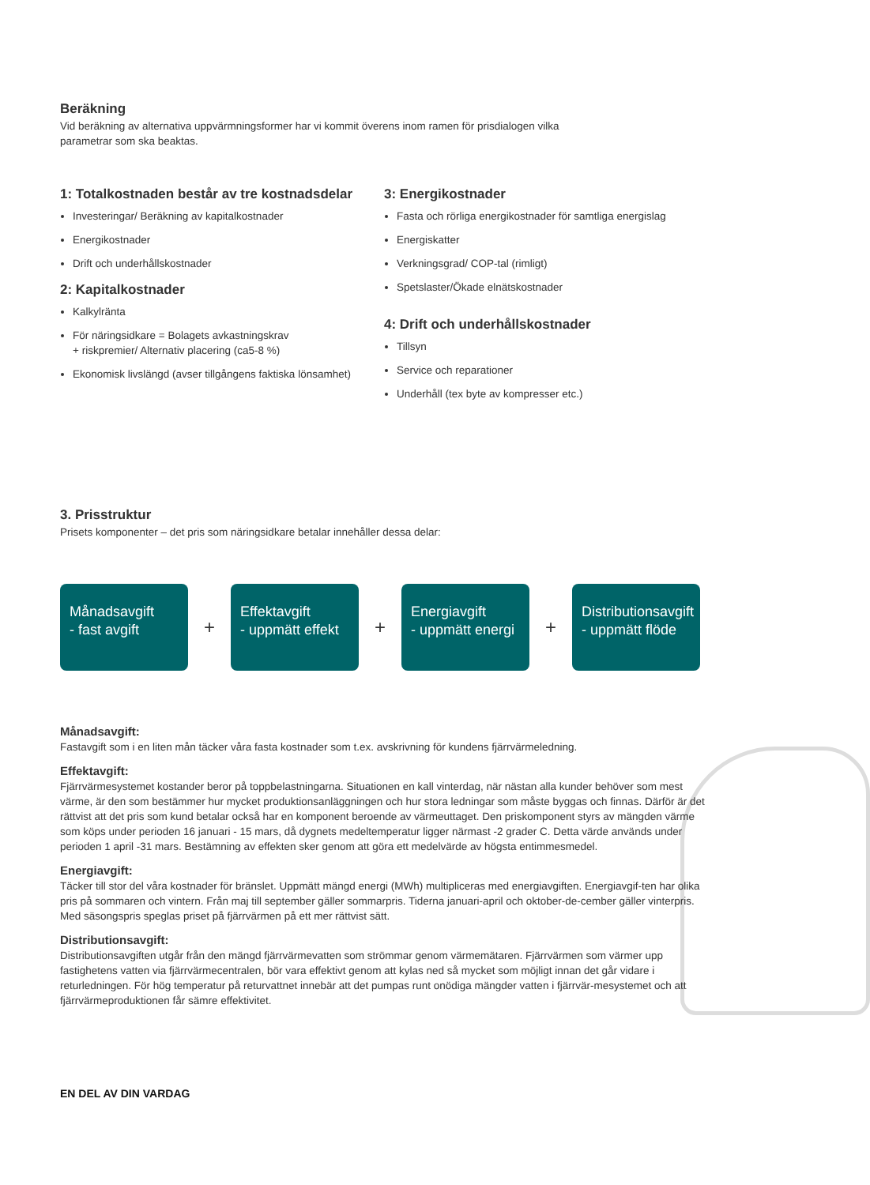Beräkning
Vid beräkning av alternativa uppvärmningsformer har vi kommit överens inom ramen för prisdialogen vilka
parametrar som ska beaktas.
1: Totalkostnaden består av tre kostnadsdelar
Investeringar/ Beräkning av kapitalkostnader
Energikostnader
Drift och underhållskostnader
2: Kapitalkostnader
Kalkylränta
För näringsidkare = Bolagets avkastningskrav
+ riskpremier/ Alternativ placering (ca5-8 %)
Ekonomisk livslängd (avser tillgångens faktiska lönsamhet)
3: Energikostnader
Fasta och rörliga energikostnader för samtliga energislag
Energiskatter
Verkningsgrad/ COP-tal (rimligt)
Spetslaster/Ökade elnätskostnader
4: Drift och underhållskostnader
Tillsyn
Service och reparationer
Underhåll (tex byte av kompresser etc.)
3. Prisstruktur
Prisets komponenter – det pris som näringsidkare betalar innehåller dessa delar:
Månadsavgift
- fast avgift
+
Effektavgift
- uppmätt effekt
+
Energiavgift
- uppmätt energi
+
Distributionsavgift
- uppmätt flöde
Månadsavgift:
Fastavgift som i en liten mån täcker våra fasta kostnader som t.ex. avskrivning för kundens fjärrvärmeledning.
Effektavgift:
Fjärrvärmesystemet kostander beror på toppbelastningarna. Situationen en kall vinterdag, när nästan alla kunder behöver som mest värme, är den som bestämmer hur mycket produktionsanläggningen och hur stora ledningar som måste byggas och finnas. Därför är det rättvist att det pris som kund betalar också har en komponent beroende av värmeuttaget. Den priskomponent styrs av mängden värme som köps under perioden 16 januari - 15 mars, då dygnets medeltemperatur ligger närmast -2 grader C. Detta värde används under perioden 1 april -31 mars. Bestämning av effekten sker genom att göra ett medelvärde av högsta entimmesmedel.
Energiavgift:
Täcker till stor del våra kostnader för bränslet. Uppmätt mängd energi (MWh) multipliceras med energiavgiften. Energiavgif-ten har olika pris på sommaren och vintern. Från maj till september gäller sommarpris. Tiderna januari-april och oktober-de-cember gäller vinterpris. Med säsongspris speglas priset på fjärrvärmen på ett mer rättvist sätt.
Distributionsavgift:
Distributionsavgiften utgår från den mängd fjärrvärmevatten som strömmar genom värmemätaren. Fjärrvärmen som värmer upp fastighetens vatten via fjärrvärmecentralen, bör vara effektivt genom att kylas ned så mycket som möjligt innan det går vidare i returledningen. För hög temperatur på returvattnet innebär att det pumpas runt onödiga mängder vatten i fjärrvär-mesystemet och att fjärrvärmeproduktionen får sämre effektivitet.
EN DEL AV DIN VARDAG